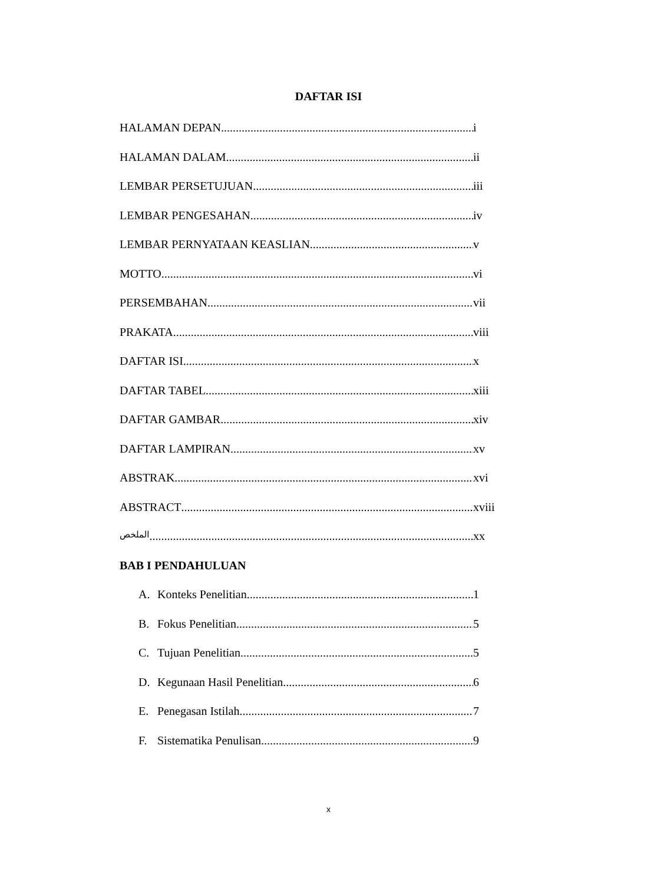DAFTAR ISI
HALAMAN DEPAN i
HALAMAN DALAM ii
LEMBAR PERSETUJUAN iii
LEMBAR PENGESAHAN iv
LEMBAR PERNYATAAN KEASLIAN v
MOTTO vi
PERSEMBAHAN vii
PRAKATA viii
DAFTAR ISI x
DAFTAR TABEL xiii
DAFTAR GAMBAR xiv
DAFTAR LAMPIRAN xv
ABSTRAK xvi
ABSTRACT xviii
الملخص xx
BAB I PENDAHULUAN
A. Konteks Penelitian 1
B. Fokus Penelitian 5
C. Tujuan Penelitian 5
D. Kegunaan Hasil Penelitian 6
E. Penegasan Istilah 7
F. Sistematika Penulisan 9
x